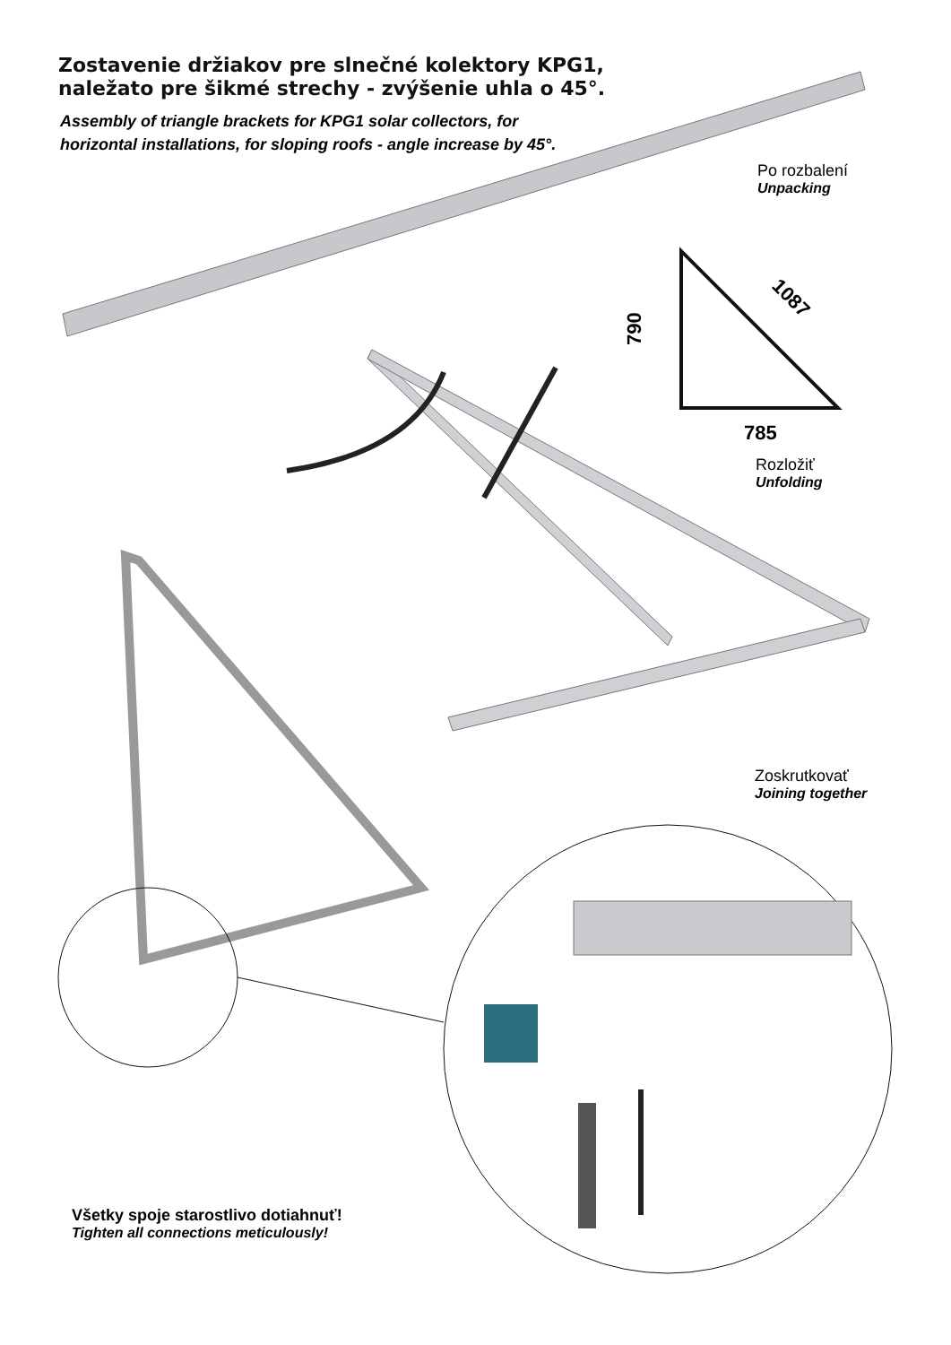790
785
1087
Zostavenie držiakov pre slnečné kolektory KPG1,
naležato pre šikmé strechy - zvýšenie uhla o 45°.
Assembly of triangle brackets for KPG1 solar collectors, for horizontal installations, for sloping roofs - angle increase by 45°.
Po rozbalení
Unpacking
Rozložiť
Unfolding
Zoskrutkovať
Joining together
Všetky spoje starostlivo dotiahnuť!
Tighten all connections meticulously!